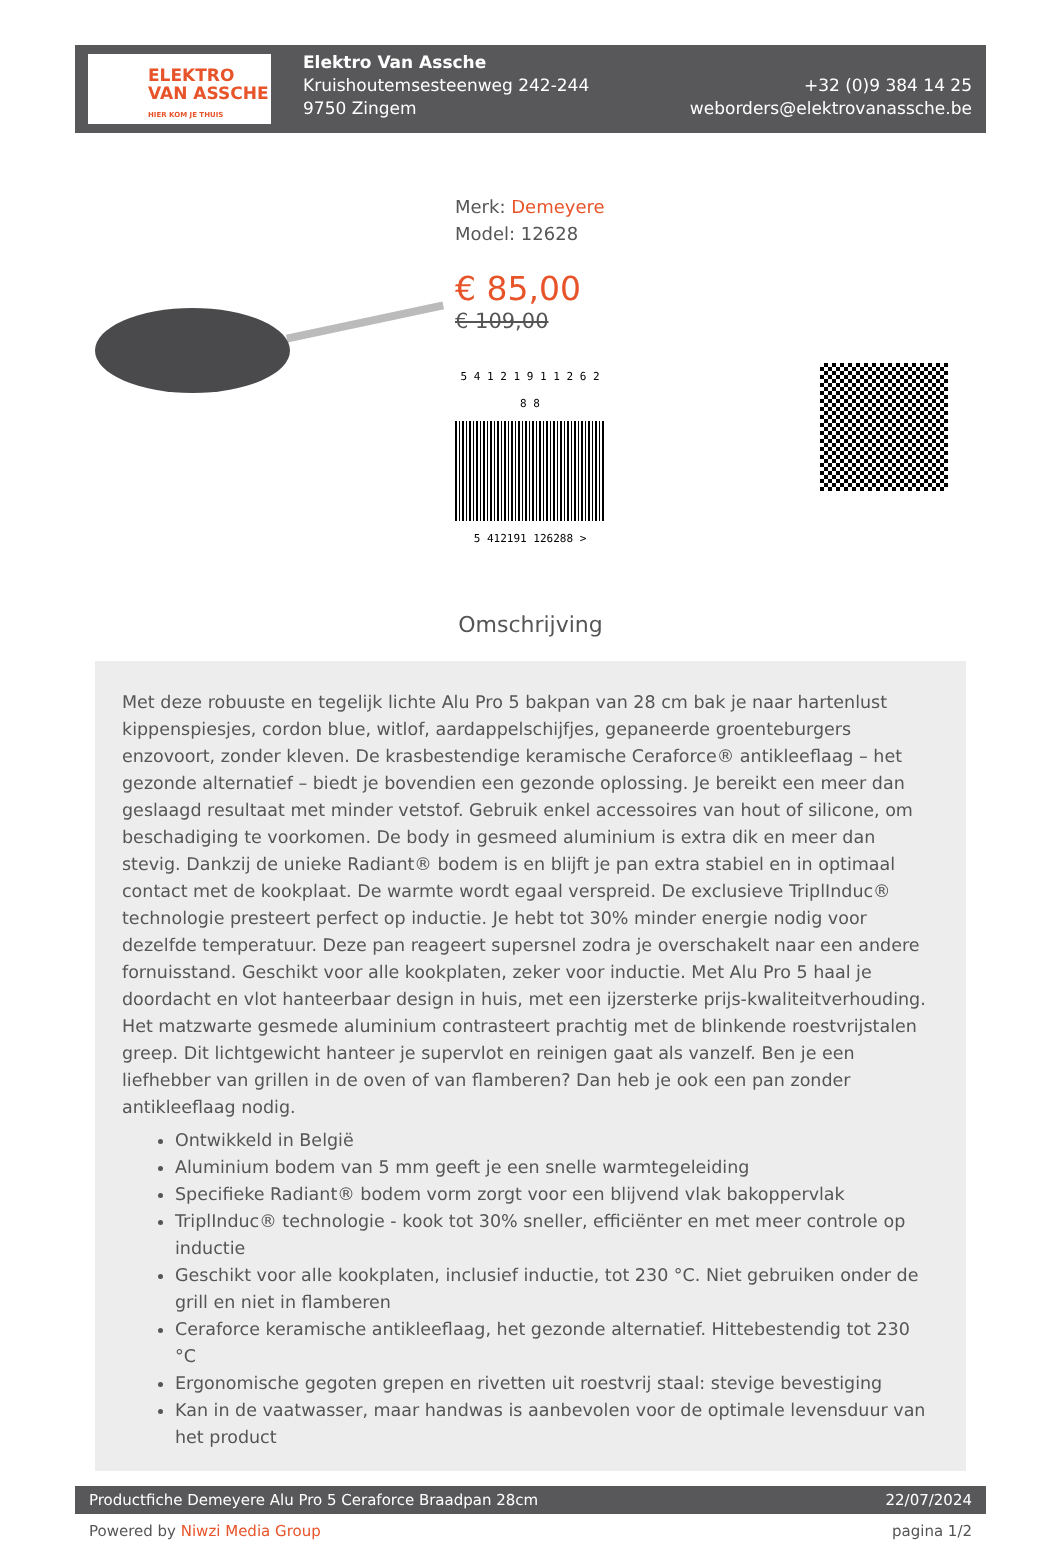ELEKTRO
VAN ASSCHE
HIER KOM JE THUIS
Elektro Van Assche
Kruishoutemsesteenweg 242-244
9750 Zingem
+32 (0)9 384 14 25
weborders@elektrovanassche.be
Merk: Demeyere
Model: 12628
€ 85,00
€ 109,00
5 4 1 2 1 9 1 1 2 6 2 8 8
5 412191 126288 >
Omschrijving
Met deze robuuste en tegelijk lichte Alu Pro 5 bakpan van 28 cm bak je naar hartenlust kippenspiesjes, cordon blue, witlof, aardappelschijfjes, gepaneerde groenteburgers enzovoort, zonder kleven. De krasbestendige keramische Ceraforce® antikleeflaag – het gezonde alternatief – biedt je bovendien een gezonde oplossing. Je bereikt een meer dan geslaagd resultaat met minder vetstof. Gebruik enkel accessoires van hout of silicone, om beschadiging te voorkomen. De body in gesmeed aluminium is extra dik en meer dan stevig. Dankzij de unieke Radiant® bodem is en blijft je pan extra stabiel en in optimaal contact met de kookplaat. De warmte wordt egaal verspreid. De exclusieve TriplInduc® technologie presteert perfect op inductie. Je hebt tot 30% minder energie nodig voor dezelfde temperatuur. Deze pan reageert supersnel zodra je overschakelt naar een andere fornuisstand. Geschikt voor alle kookplaten, zeker voor inductie. Met Alu Pro 5 haal je doordacht en vlot hanteerbaar design in huis, met een ijzersterke prijs-kwaliteitverhouding. Het matzwarte gesmede aluminium contrasteert prachtig met de blinkende roestvrijstalen greep. Dit lichtgewicht hanteer je supervlot en reinigen gaat als vanzelf. Ben je een liefhebber van grillen in de oven of van flamberen? Dan heb je ook een pan zonder antikleeflaag nodig.
Ontwikkeld in België
Aluminium bodem van 5 mm geeft je een snelle warmtegeleiding
Specifieke Radiant® bodem vorm zorgt voor een blijvend vlak bakoppervlak
TriplInduc® technologie - kook tot 30% sneller, efficiënter en met meer controle op inductie
Geschikt voor alle kookplaten, inclusief inductie, tot 230 °C. Niet gebruiken onder de grill en niet in flamberen
Ceraforce keramische antikleeflaag, het gezonde alternatief. Hittebestendig tot 230 °C
Ergonomische gegoten grepen en rivetten uit roestvrij staal: stevige bevestiging
Kan in de vaatwasser, maar handwas is aanbevolen voor de optimale levensduur van het product
Productfiche Demeyere Alu Pro 5 Ceraforce Braadpan 28cm 22/07/2024
Powered by Niwzi Media Group pagina 1/2